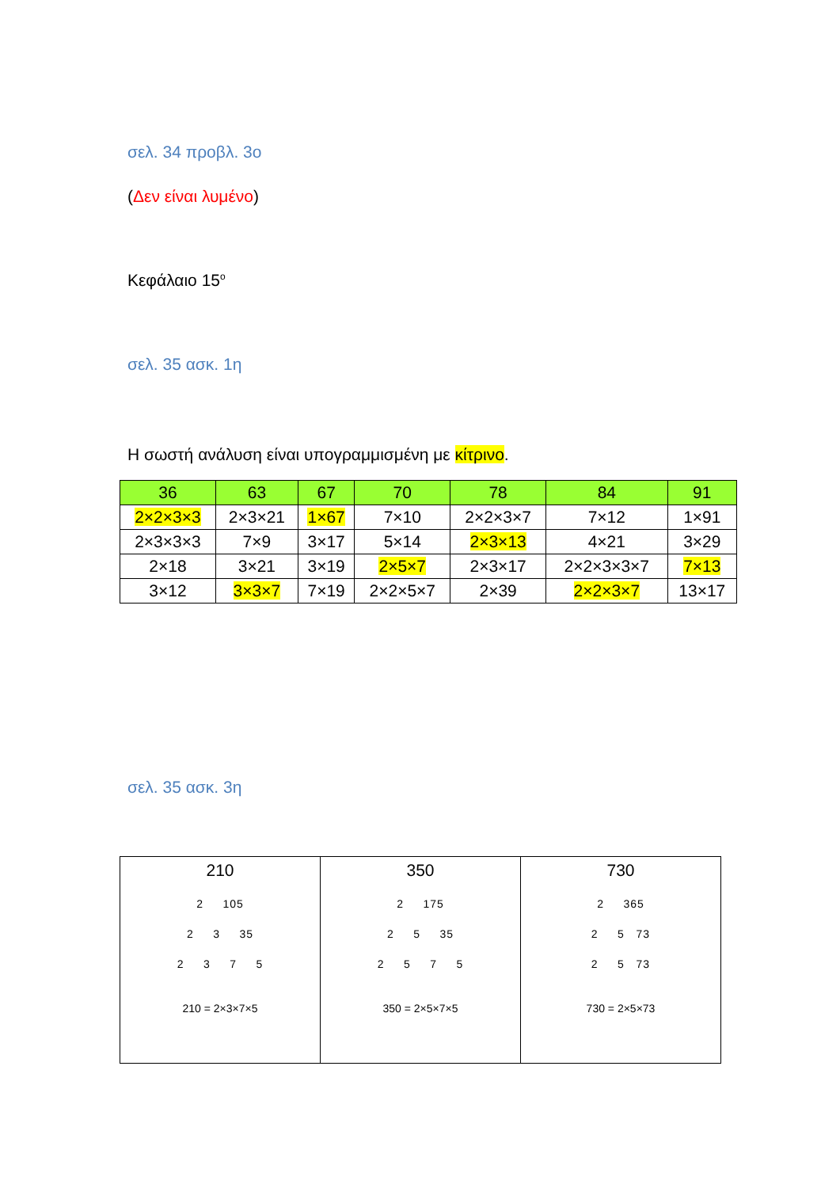σελ. 34 προβλ. 3ο
(Δεν είναι λυμένο)
Κεφάλαιο 15<sup>ο</sup>
σελ. 35 ασκ. 1η
Η σωστή ανάλυση είναι υπογραμμισμένη με κίτρινο.
| 36 | 63 | 67 | 70 | 78 | 84 | 91 |
| --- | --- | --- | --- | --- | --- | --- |
| 2×2×3×3 | 2×3×21 | 1×67 | 7×10 | 2×2×3×7 | 7×12 | 1×91 |
| 2×3×3×3 | 7×9 | 3×17 | 5×14 | 2×3×13 | 4×21 | 3×29 |
| 2×18 | 3×21 | 3×19 | 2×5×7 | 2×3×17 | 2×2×3×3×7 | 7×13 |
| 3×12 | 3×3×7 | 7×19 | 2×2×5×7 | 2×39 | 2×2×3×7 | 13×17 |
σελ. 35 ασκ. 3η
| 210 2 105 2 3 35 2 3 7 5 210 = 2×3×7×5 | 350 2 175 2 5 35 2 5 7 5 350 = 2×5×7×5 | 730 2 365 2 5 73 2 5 73 730 = 2×5×73 |